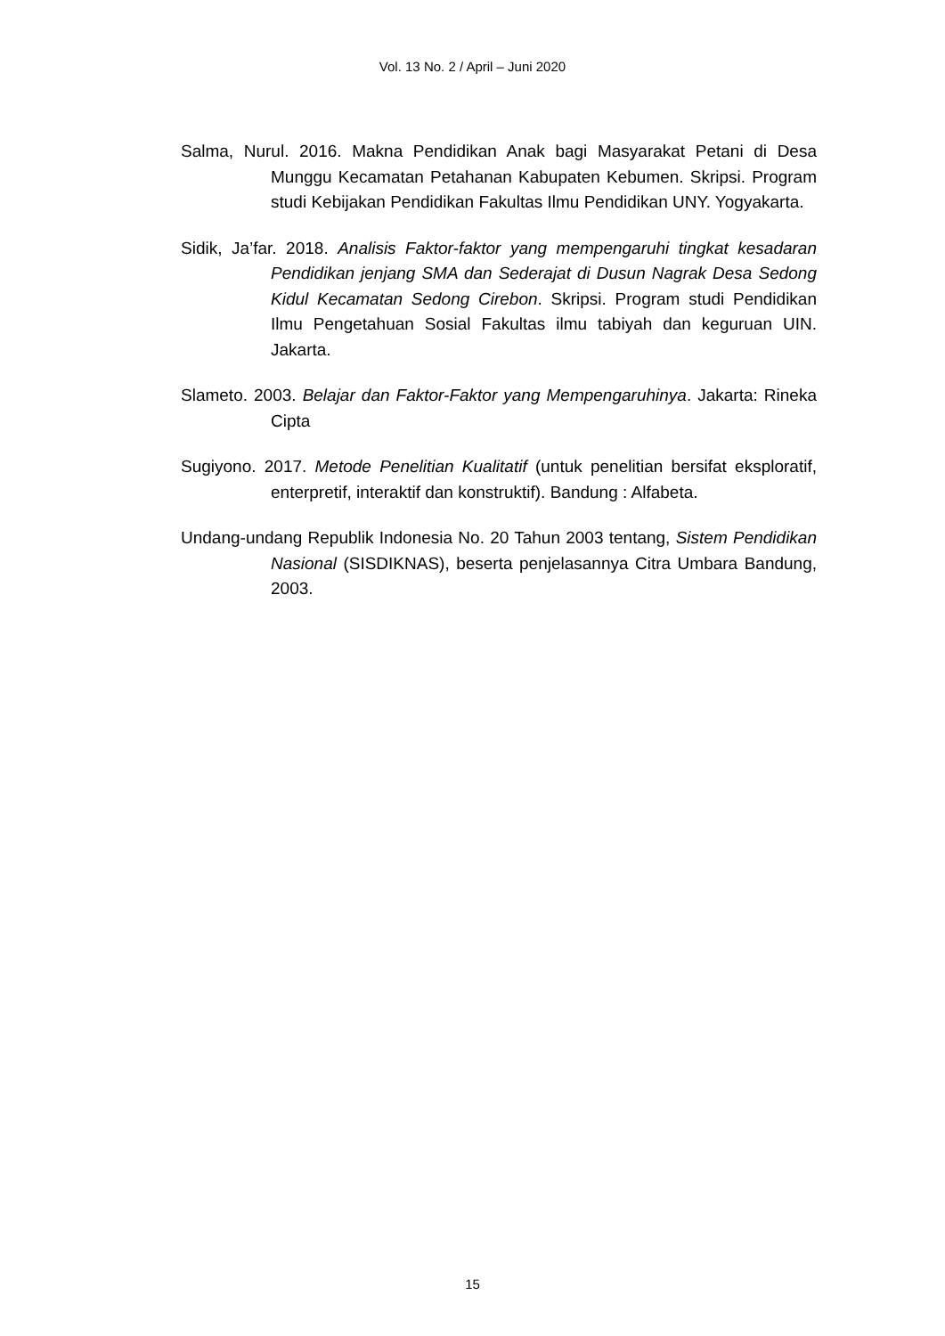Vol. 13 No. 2 / April – Juni 2020
Salma, Nurul. 2016. Makna Pendidikan Anak bagi Masyarakat Petani di Desa Munggu Kecamatan Petahanan Kabupaten Kebumen. Skripsi. Program studi Kebijakan Pendidikan Fakultas Ilmu Pendidikan UNY. Yogyakarta.
Sidik, Ja’far. 2018. Analisis Faktor-faktor yang mempengaruhi tingkat kesadaran Pendidikan jenjang SMA dan Sederajat di Dusun Nagrak Desa Sedong Kidul Kecamatan Sedong Cirebon. Skripsi. Program studi Pendidikan Ilmu Pengetahuan Sosial Fakultas ilmu tabiyah dan keguruan UIN. Jakarta.
Slameto. 2003. Belajar dan Faktor-Faktor yang Mempengaruhinya. Jakarta: Rineka Cipta
Sugiyono. 2017. Metode Penelitian Kualitatif (untuk penelitian bersifat eksploratif, enterpretif, interaktif dan konstruktif). Bandung : Alfabeta.
Undang-undang Republik Indonesia No. 20 Tahun 2003 tentang, Sistem Pendidikan Nasional (SISDIKNAS), beserta penjelasannya Citra Umbara Bandung, 2003.
15